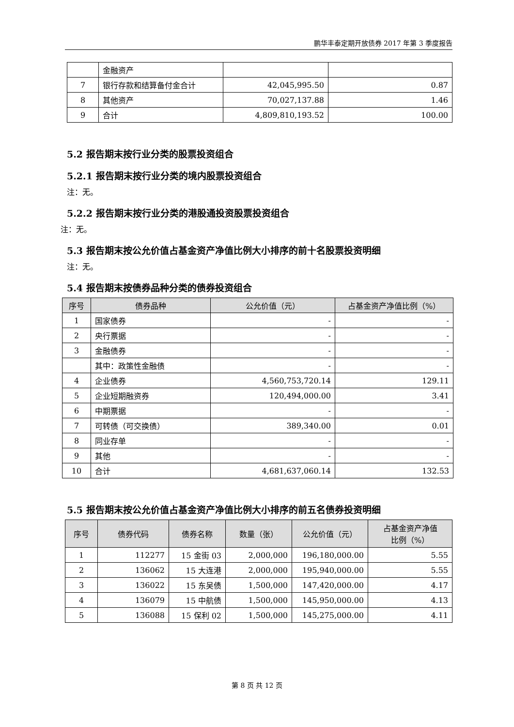鹏华丰泰定期开放债券 2017 年第 3 季度报告
| | 金融资产 | | |
| 7 | 银行存款和结算备付金合计 | 42,045,995.50 | 0.87 |
| 8 | 其他资产 | 70,027,137.88 | 1.46 |
| 9 | 合计 | 4,809,810,193.52 | 100.00 |
5.2 报告期末按行业分类的股票投资组合
5.2.1 报告期末按行业分类的境内股票投资组合
注：无。
5.2.2 报告期末按行业分类的港股通投资股票投资组合
注：无。
5.3 报告期末按公允价值占基金资产净值比例大小排序的前十名股票投资明细
注：无。
5.4 报告期末按债券品种分类的债券投资组合
| 序号 | 债券品种 | 公允价值（元） | 占基金资产净值比例（%） |
| --- | --- | --- | --- |
| 1 | 国家债券 | - | - |
| 2 | 央行票据 | - | - |
| 3 | 金融债券 | - | - |
| | 其中：政策性金融债 | - | - |
| 4 | 企业债券 | 4,560,753,720.14 | 129.11 |
| 5 | 企业短期融资券 | 120,494,000.00 | 3.41 |
| 6 | 中期票据 | - | - |
| 7 | 可转债（可交换债） | 389,340.00 | 0.01 |
| 8 | 同业存单 | - | - |
| 9 | 其他 | - | - |
| 10 | 合计 | 4,681,637,060.14 | 132.53 |
5.5 报告期末按公允价值占基金资产净值比例大小排序的前五名债券投资明细
| 序号 | 债券代码 | 债券名称 | 数量（张） | 公允价值（元） | 占基金资产净值 比例（%） |
| --- | --- | --- | --- | --- | --- |
| 1 | 112277 | 15 金街 03 | 2,000,000 | 196,180,000.00 | 5.55 |
| 2 | 136062 | 15 大连港 | 2,000,000 | 195,940,000.00 | 5.55 |
| 3 | 136022 | 15 东吴债 | 1,500,000 | 147,420,000.00 | 4.17 |
| 4 | 136079 | 15 中航债 | 1,500,000 | 145,950,000.00 | 4.13 |
| 5 | 136088 | 15 保利 02 | 1,500,000 | 145,275,000.00 | 4.11 |
第 8 页 共 12 页